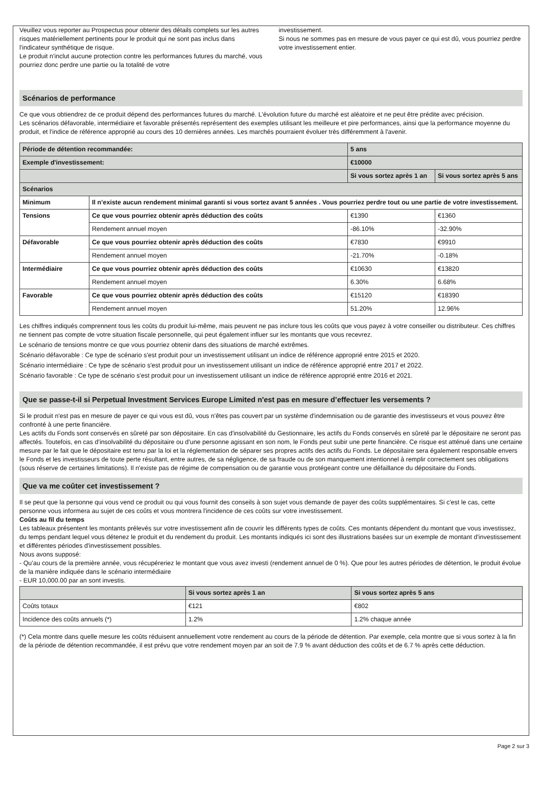Veuillez vous reporter au Prospectus pour obtenir des détails complets sur les autres risques matériellement pertinents pour le produit qui ne sont pas inclus dans l'indicateur synthétique de risque.
Le produit n'inclut aucune protection contre les performances futures du marché, vous pourriez donc perdre une partie ou la totalité de votre
investissement.
Si nous ne sommes pas en mesure de vous payer ce qui est dû, vous pourriez perdre votre investissement entier.
Scénarios de performance
Ce que vous obtiendrez de ce produit dépend des performances futures du marché. L'évolution future du marché est aléatoire et ne peut être prédite avec précision.
Les scénarios défavorable, intermédiaire et favorable présentés représentent des exemples utilisant les meilleure et pire performances, ainsi que la performance moyenne du produit, et l'indice de référence approprié au cours des 10 dernières années. Les marchés pourraient évoluer très différemment à l'avenir.
| Période de détention recommandée: | | 5 ans | |
| Exemple d'investissement: | | €10000 | |
| | | Si vous sortez après 1 an | Si vous sortez après 5 ans |
| Scénarios | | | |
| Minimum | Il n’existe aucun rendement minimal garanti si vous sortez avant 5 années . Vous pourriez perdre tout ou une partie de votre investissement. | | |
| Tensions | Ce que vous pourriez obtenir après déduction des coûts | €1390 | €1360 |
| | Rendement annuel moyen | -86.10% | -32.90% |
| Défavorable | Ce que vous pourriez obtenir après déduction des coûts | €7830 | €9910 |
| | Rendement annuel moyen | -21.70% | -0.18% |
| Intermédiaire | Ce que vous pourriez obtenir après déduction des coûts | €10630 | €13820 |
| | Rendement annuel moyen | 6.30% | 6.68% |
| Favorable | Ce que vous pourriez obtenir après déduction des coûts | €15120 | €18390 |
| | Rendement annuel moyen | 51.20% | 12.96% |
Les chiffres indiqués comprennent tous les coûts du produit lui-même, mais peuvent ne pas inclure tous les coûts que vous payez à votre conseiller ou distributeur. Ces chiffres ne tiennent pas compte de votre situation fiscale personnelle, qui peut également influer sur les montants que vous recevrez.
Le scénario de tensions montre ce que vous pourriez obtenir dans des situations de marché extrêmes.
Scénario défavorable : Ce type de scénario s'est produit pour un investissement utilisant un indice de référence approprié entre 2015 et 2020.
Scénario intermédiaire : Ce type de scénario s'est produit pour un investissement utilisant un indice de référence approprié entre 2017 et 2022.
Scénario favorable : Ce type de scénario s'est produit pour un investissement utilisant un indice de référence approprié entre 2016 et 2021.
Que se passe-t-il si Perpetual Investment Services Europe Limited n'est pas en mesure d’effectuer les versements ?
Si le produit n'est pas en mesure de payer ce qui vous est dû, vous n'êtes pas couvert par un système d'indemnisation ou de garantie des investisseurs et vous pouvez être confronté à une perte financière.
Les actifs du Fonds sont conservés en sûreté par son dépositaire. En cas d'insolvabilité du Gestionnaire, les actifs du Fonds conservés en sûreté par le dépositaire ne seront pas affectés. Toutefois, en cas d'insolvabilité du dépositaire ou d'une personne agissant en son nom, le Fonds peut subir une perte financière. Ce risque est atténué dans une certaine mesure par le fait que le dépositaire est tenu par la loi et la réglementation de séparer ses propres actifs des actifs du Fonds. Le dépositaire sera également responsable envers le Fonds et les investisseurs de toute perte résultant, entre autres, de sa négligence, de sa fraude ou de son manquement intentionnel à remplir correctement ses obligations (sous réserve de certaines limitations). Il n'existe pas de régime de compensation ou de garantie vous protégeant contre une défaillance du dépositaire du Fonds.
Que va me coûter cet investissement ?
Il se peut que la personne qui vous vend ce produit ou qui vous fournit des conseils à son sujet vous demande de payer des coûts supplémentaires. Si c'est le cas, cette personne vous informera au sujet de ces coûts et vous montrera l'incidence de ces coûts sur votre investissement.
Coûts au fil du temps
Les tableaux présentent les montants prélevés sur votre investissement afin de couvrir les différents types de coûts. Ces montants dépendent du montant que vous investissez, du temps pendant lequel vous détenez le produit et du rendement du produit. Les montants indiqués ici sont des illustrations basées sur un exemple de montant d'investissement et différentes périodes d'investissement possibles.
Nous avons supposé:
- Qu'au cours de la première année, vous récupéreriez le montant que vous avez investi (rendement annuel de 0 %). Que pour les autres périodes de détention, le produit évolue de la manière indiquée dans le scénario intermédiaire
- EUR 10,000.00 par an sont investis.
| | Si vous sortez après 1 an | Si vous sortez après 5 ans |
| Coûts totaux | €121 | €802 |
| Incidence des coûts annuels (*) | 1.2% | 1.2% chaque année |
(*) Cela montre dans quelle mesure les coûts réduisent annuellement votre rendement au cours de la période de détention. Par exemple, cela montre que si vous sortez à la fin de la période de détention recommandée, il est prévu que votre rendement moyen par an soit de 7.9 % avant déduction des coûts et de 6.7 % après cette déduction.
Page 2 sur 3